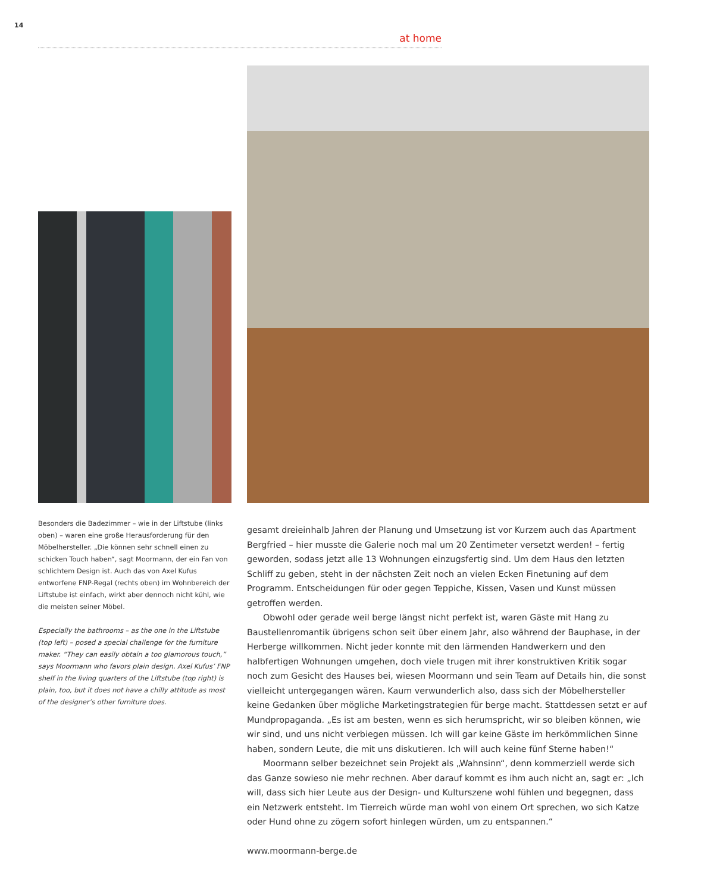14
at home
Besonders die Badezimmer – wie in der Liftstube (links oben) – waren eine große Herausforderung für den Möbelhersteller. „Die können sehr schnell einen zu schicken Touch haben“, sagt Moormann, der ein Fan von schlichtem Design ist. Auch das von Axel Kufus entworfene FNP-Regal (rechts oben) im Wohnbereich der Liftstube ist einfach, wirkt aber dennoch nicht kühl, wie die meisten seiner Möbel.
Especially the bathrooms – as the one in the Liftstube (top left) – posed a special challenge for the furniture maker. “They can easily obtain a too glamorous touch,” says Moormann who favors plain design. Axel Kufus’ FNP shelf in the living quarters of the Liftstube (top right) is plain, too, but it does not have a chilly attitude as most of the designer’s other furniture does.
gesamt dreieinhalb Jahren der Planung und Umsetzung ist vor Kurzem auch das Apartment Bergfried – hier musste die Galerie noch mal um 20 Zentimeter versetzt werden! – fertig geworden, sodass jetzt alle 13 Wohnungen einzugsfertig sind. Um dem Haus den letzten Schliff zu geben, steht in der nächsten Zeit noch an vielen Ecken Finetuning auf dem Programm. Entscheidungen für oder gegen Teppiche, Kissen, Vasen und Kunst müssen getroffen werden.
Obwohl oder gerade weil berge längst nicht perfekt ist, waren Gäste mit Hang zu Baustellenromantik übrigens schon seit über einem Jahr, also während der Bauphase, in der Herberge willkommen. Nicht jeder konnte mit den lärmenden Handwerkern und den halbfertigen Wohnungen umgehen, doch viele trugen mit ihrer konstruktiven Kritik sogar noch zum Gesicht des Hauses bei, wiesen Moormann und sein Team auf Details hin, die sonst vielleicht untergegangen wären. Kaum verwunderlich also, dass sich der Möbelhersteller keine Gedanken über mögliche Marketingstrategien für berge macht. Stattdessen setzt er auf Mundpropaganda. „Es ist am besten, wenn es sich herumspricht, wir so bleiben können, wie wir sind, und uns nicht verbiegen müssen. Ich will gar keine Gäste im herkömmlichen Sinne haben, sondern Leute, die mit uns diskutieren. Ich will auch keine fünf Sterne haben!“
Moormann selber bezeichnet sein Projekt als „Wahnsinn“, denn kommerziell werde sich das Ganze sowieso nie mehr rechnen. Aber darauf kommt es ihm auch nicht an, sagt er: „Ich will, dass sich hier Leute aus der Design- und Kulturszene wohl fühlen und begegnen, dass ein Netzwerk entsteht. Im Tierreich würde man wohl von einem Ort sprechen, wo sich Katze oder Hund ohne zu zögern sofort hinlegen würden, um zu entspannen.“
www.moormann-berge.de